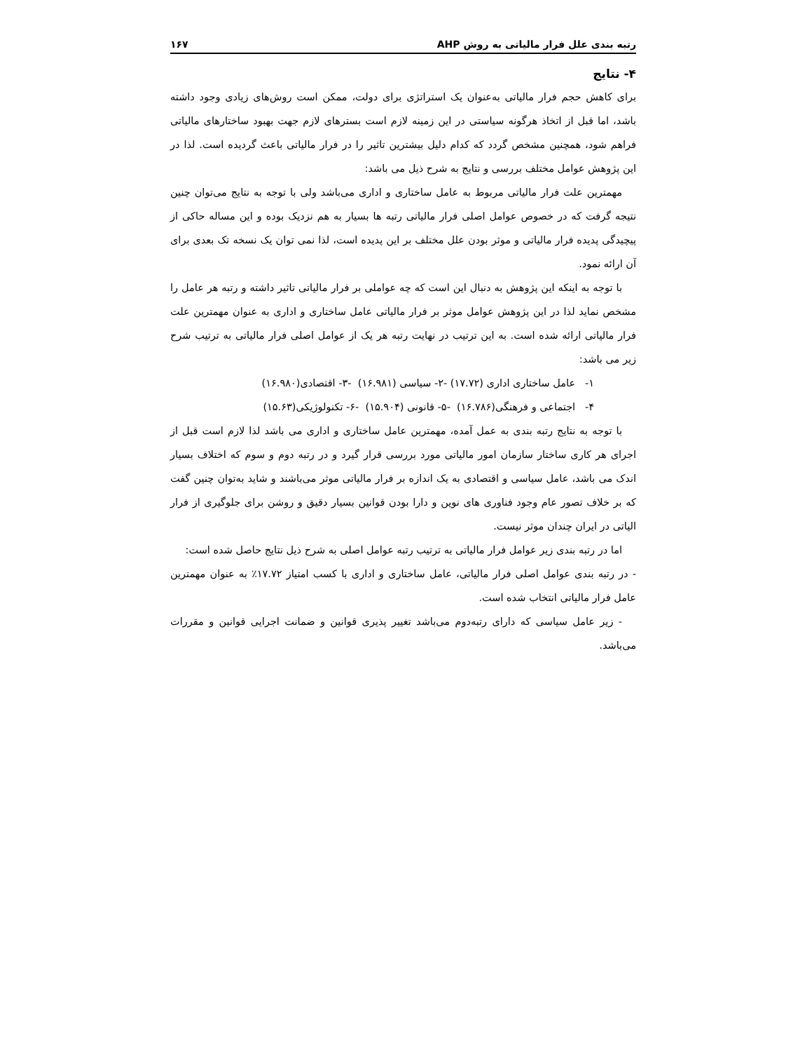رتبه بندی علل فرار مالیاتی به روش AHP ۱۶۷
۴- نتایج
برای کاهش حجم فرار مالیاتی به‌عنوان یک استراتژی برای دولت، ممکن است روش‌های زیادی وجود داشته باشد، اما قبل از اتخاذ هرگونه سیاستی در این زمینه لازم است بسترهای لازم جهت بهبود ساختارهای مالیاتی فراهم شود، همچنین مشخص گردد که کدام دلیل بیشترین تاثیر را در فرار مالیاتی باعث گردیده است. لذا در این پژوهش عوامل مختلف بررسی و نتایج به شرح ذیل می باشد:
مهمترین علت فرار مالیاتی مربوط به عامل ساختاری و اداری می‌باشد ولی با توجه به نتایج می‌توان چنین نتیجه گرفت که در خصوص عوامل اصلی فرار مالیاتی رتبه ها بسیار به هم نزدیک بوده و این مساله حاکی از پیچیدگی پدیده فرار مالیاتی و موثر بودن علل مختلف بر این پدیده است، لذا نمی توان یک نسخه تک بعدی برای آن ارائه نمود.
با توجه به اینکه این پژوهش به دنبال این است که چه عواملی بر فرار مالیاتی تاثیر داشته و رتبه هر عامل را مشخص نماید لذا در این پژوهش عوامل موثر بر فرار مالیاتی عامل ساختاری و اداری به عنوان مهمترین علت فرار مالیاتی ارائه شده است. به این ترتیب در نهایت رتبه هر یک از عوامل اصلی فرار مالیاتی به ترتیب شرح زیر می باشد:
۱- عامل ساختاری اداری (۱۷.۷۲) -۲- سیاسی (۱۶.۹۸۱) -۳- اقتصادی(۱۶.۹۸۰)
۴- اجتماعی و فرهنگی(۱۶.۷۸۶) -۵- قانونی (۱۵.۹۰۴) -۶- تکنولوژیکی(۱۵.۶۳)
با توجه به نتایج رتبه بندی به عمل آمده، مهمترین عامل ساختاری و اداری می باشد لذا لازم است قبل از اجرای هر کاری ساختار سازمان امور مالیاتی مورد بررسی قرار گیرد و در رتبه دوم و سوم که اختلاف بسیار اندک می باشد، عامل سیاسی و اقتصادی به یک اندازه بر فرار مالیاتی موثر می‌باشند و شاید به‌توان چنین گفت که بر خلاف تصور عام وجود فناوری های نوین و دارا بودن قوانین بسیار دقیق و روشن برای جلوگیری از فرار الیاتی در ایران چندان موثر نیست.
اما در رتبه بندی زیر عوامل فرار مالیاتی به ترتیب رتبه عوامل اصلی به شرح ذیل نتایج حاصل شده است:
- در رتبه بندی عوامل اصلی فرار مالیاتی، عامل ساختاری و اداری با کسب امتیاز ۱۷.۷۲٪ به عنوان مهمترین عامل فرار مالیاتی انتخاب شده است.
- زیر عامل سیاسی که دارای رتبه‌دوم می‌باشد تغییر پذیری قوانین و ضمانت اجرایی قوانین و مقررات می‌باشد.